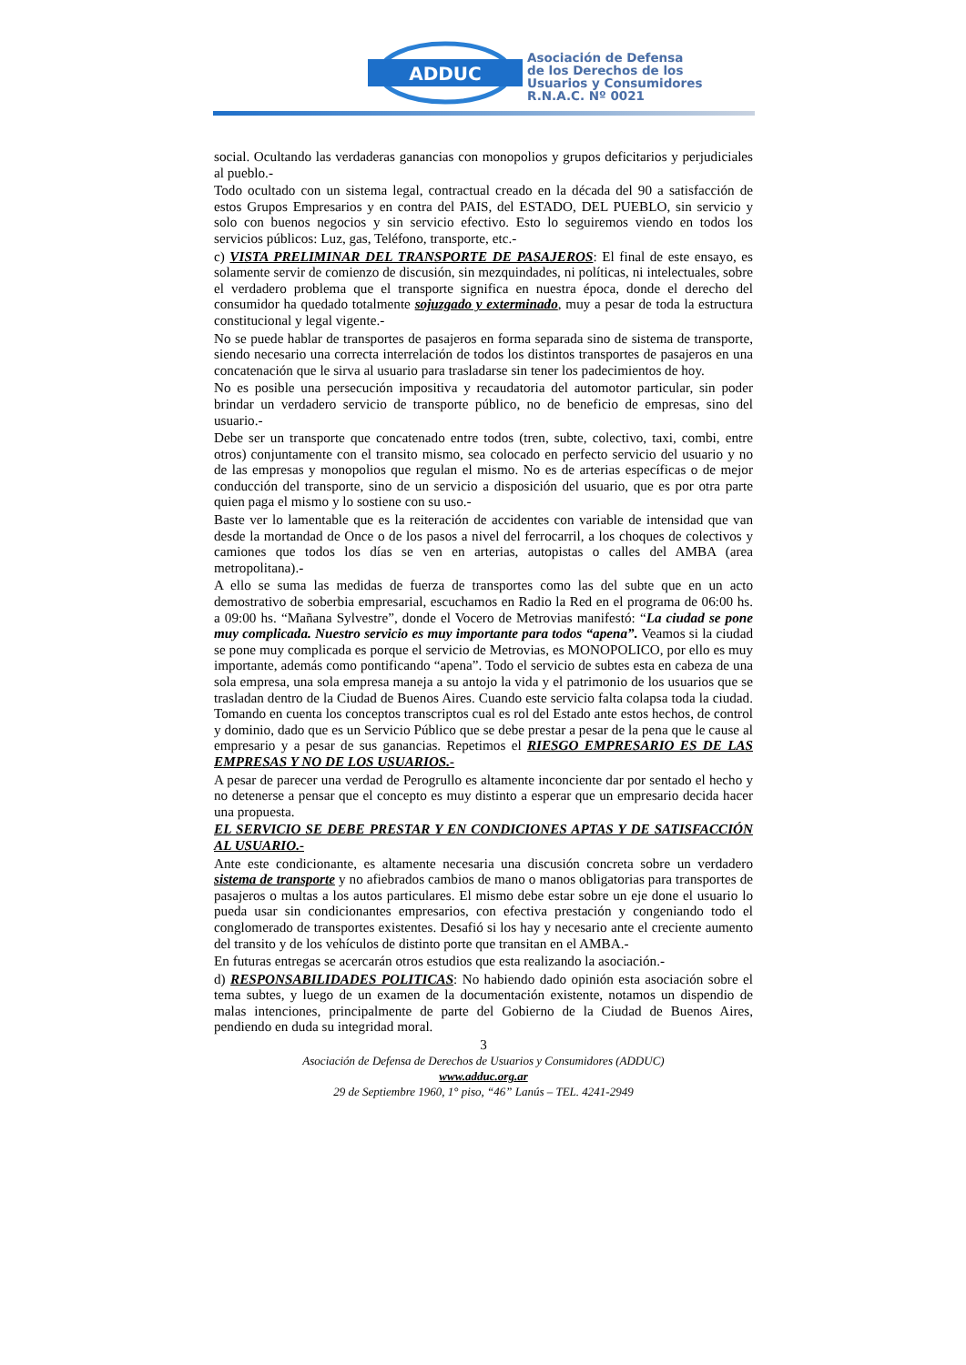ADDUC
Asociación de Defensa
de los Derechos de los
Usuarios y Consumidores
R.N.A.C. Nº 0021
social. Ocultando las verdaderas ganancias con monopolios y grupos deficitarios y perjudiciales al pueblo.-
Todo ocultado con un sistema legal, contractual creado en la década del 90 a satisfacción de estos Grupos Empresarios y en contra del PAIS, del ESTADO, DEL PUEBLO, sin servicio y solo con buenos negocios y sin servicio efectivo. Esto lo seguiremos viendo en todos los servicios públicos: Luz, gas, Teléfono, transporte, etc.-
c) VISTA PRELIMINAR DEL TRANSPORTE DE PASAJEROS: El final de este ensayo, es solamente servir de comienzo de discusión, sin mezquindades, ni políticas, ni intelectuales, sobre el verdadero problema que el transporte significa en nuestra época, donde el derecho del consumidor ha quedado totalmente sojuzgado y exterminado, muy a pesar de toda la estructura constitucional y legal vigente.-
No se puede hablar de transportes de pasajeros en forma separada sino de sistema de transporte, siendo necesario una correcta interrelación de todos los distintos transportes de pasajeros en una concatenación que le sirva al usuario para trasladarse sin tener los padecimientos de hoy.
No es posible una persecución impositiva y recaudatoria del automotor particular, sin poder brindar un verdadero servicio de transporte público, no de beneficio de empresas, sino del usuario.-
Debe ser un transporte que concatenado entre todos (tren, subte, colectivo, taxi, combi, entre otros) conjuntamente con el transito mismo, sea colocado en perfecto servicio del usuario y no de las empresas y monopolios que regulan el mismo. No es de arterias específicas o de mejor conducción del transporte, sino de un servicio a disposición del usuario, que es por otra parte quien paga el mismo y lo sostiene con su uso.-
Baste ver lo lamentable que es la reiteración de accidentes con variable de intensidad que van desde la mortandad de Once o de los pasos a nivel del ferrocarril, a los choques de colectivos y camiones que todos los días se ven en arterias, autopistas o calles del AMBA (area metropolitana).-
A ello se suma las medidas de fuerza de transportes como las del subte que en un acto demostrativo de soberbia empresarial, escuchamos en Radio la Red en el programa de 06:00 hs. a 09:00 hs. “Mañana Sylvestre”, donde el Vocero de Metrovias manifestó: “La ciudad se pone muy complicada. Nuestro servicio es muy importante para todos “apena”. Veamos si la ciudad se pone muy complicada es porque el servicio de Metrovias, es MONOPOLICO, por ello es muy importante, además como pontificando “apena”. Todo el servicio de subtes esta en cabeza de una sola empresa, una sola empresa maneja a su antojo la vida y el patrimonio de los usuarios que se trasladan dentro de la Ciudad de Buenos Aires. Cuando este servicio falta colapsa toda la ciudad. Tomando en cuenta los conceptos transcriptos cual es rol del Estado ante estos hechos, de control y dominio, dado que es un Servicio Público que se debe prestar a pesar de la pena que le cause al empresario y a pesar de sus ganancias. Repetimos el RIESGO EMPRESARIO ES DE LAS EMPRESAS Y NO DE LOS USUARIOS.-
A pesar de parecer una verdad de Perogrullo es altamente inconciente dar por sentado el hecho y no detenerse a pensar que el concepto es muy distinto a esperar que un empresario decida hacer una propuesta.
EL SERVICIO SE DEBE PRESTAR Y EN CONDICIONES APTAS Y DE SATISFACCIÓN AL USUARIO.-
Ante este condicionante, es altamente necesaria una discusión concreta sobre un verdadero sistema de transporte y no afiebrados cambios de mano o manos obligatorias para transportes de pasajeros o multas a los autos particulares. El mismo debe estar sobre un eje done el usuario lo pueda usar sin condicionantes empresarios, con efectiva prestación y congeniando todo el conglomerado de transportes existentes. Desafió si los hay y necesario ante el creciente aumento del transito y de los vehículos de distinto porte que transitan en el AMBA.-
En futuras entregas se acercarán otros estudios que esta realizando la asociación.-
d) RESPONSABILIDADES POLITICAS: No habiendo dado opinión esta asociación sobre el tema subtes, y luego de un examen de la documentación existente, notamos un dispendio de malas intenciones, principalmente de parte del Gobierno de la Ciudad de Buenos Aires, pendiendo en duda su integridad moral.
3
Asociación de Defensa de Derechos de Usuarios y Consumidores (ADDUC)
www.adduc.org.ar
29 de Septiembre 1960, 1° piso, “46” Lanús – TEL. 4241-2949